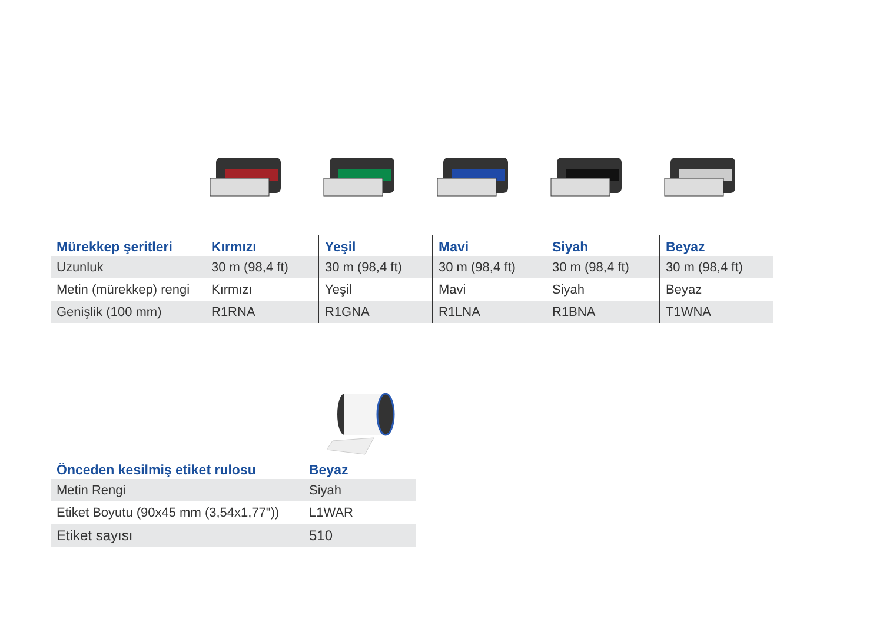| Mürekkep şeritleri | Kırmızı | Yeşil | Mavi | Siyah | Beyaz |
| --- | --- | --- | --- | --- | --- |
| Uzunluk | 30 m (98,4 ft) | 30 m (98,4 ft) | 30 m (98,4 ft) | 30 m (98,4 ft) | 30 m (98,4 ft) |
| Metin (mürekkep) rengi | Kırmızı | Yeşil | Mavi | Siyah | Beyaz |
| Genişlik (100 mm) | R1RNA | R1GNA | R1LNA | R1BNA | T1WNA |
| Önceden kesilmiş etiket rulosu | Beyaz |
| --- | --- |
| Metin Rengi | Siyah |
| Etiket Boyutu (90x45 mm (3,54x1,77")) | L1WAR |
| Etiket sayısı | 510 |